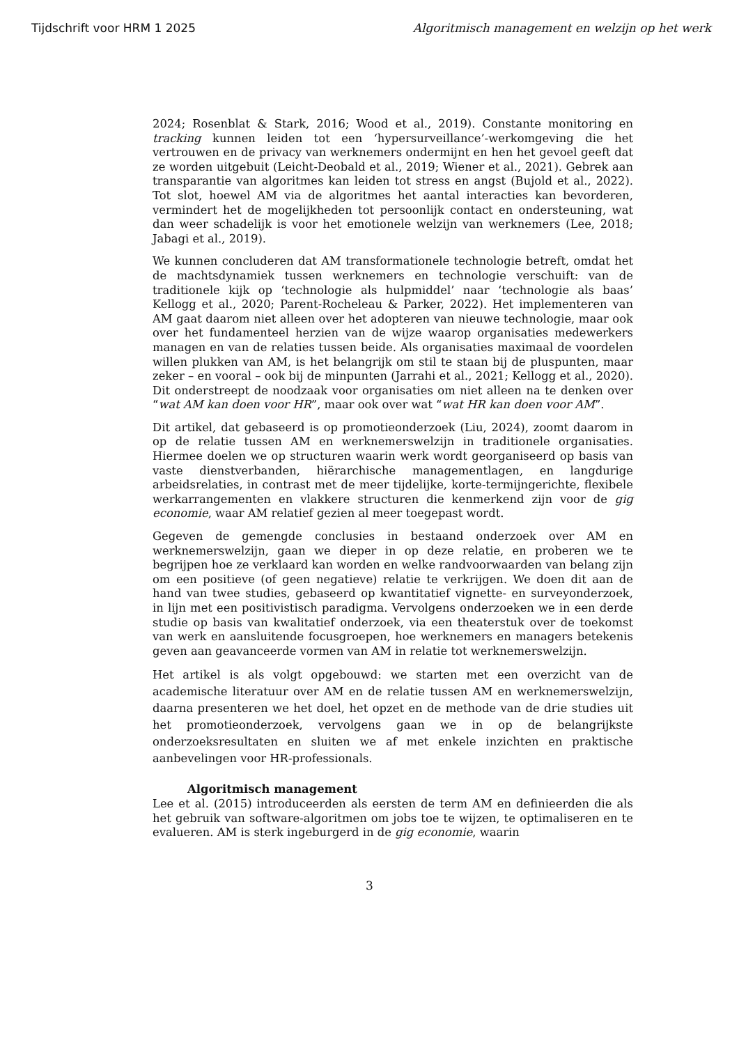Tijdschrift voor HRM 1 2025 Algoritmisch management en welzijn op het werk
2024; Rosenblat & Stark, 2016; Wood et al., 2019). Constante monitoring en tracking kunnen leiden tot een ‘hypersurveillance’-werkomgeving die het vertrouwen en de privacy van werknemers ondermijnt en hen het gevoel geeft dat ze worden uitgebuit (Leicht-Deobald et al., 2019; Wiener et al., 2021). Gebrek aan transparantie van algoritmes kan leiden tot stress en angst (Bujold et al., 2022). Tot slot, hoewel AM via de algoritmes het aantal interacties kan bevorderen, vermindert het de mogelijkheden tot persoonlijk contact en ondersteuning, wat dan weer schadelijk is voor het emotionele welzijn van werknemers (Lee, 2018; Jabagi et al., 2019).
We kunnen concluderen dat AM transformationele technologie betreft, omdat het de machtsdynamiek tussen werknemers en technologie verschuift: van de traditionele kijk op ‘technologie als hulpmiddel’ naar ‘technologie als baas’ Kellogg et al., 2020; Parent-Rocheleau & Parker, 2022). Het implementeren van AM gaat daarom niet alleen over het adopteren van nieuwe technologie, maar ook over het fundamenteel herzien van de wijze waarop organisaties medewerkers managen en van de relaties tussen beide. Als organisaties maximaal de voordelen willen plukken van AM, is het belangrijk om stil te staan bij de pluspunten, maar zeker – en vooral – ook bij de minpunten (Jarrahi et al., 2021; Kellogg et al., 2020). Dit onderstreept de noodzaak voor organisaties om niet alleen na te denken over “wat AM kan doen voor HR”, maar ook over wat “wat HR kan doen voor AM”.
Dit artikel, dat gebaseerd is op promotieonderzoek (Liu, 2024), zoomt daarom in op de relatie tussen AM en werknemerswelzijn in traditionele organisaties. Hiermee doelen we op structuren waarin werk wordt georganiseerd op basis van vaste dienstverbanden, hiërarchische managementlagen, en langdurige arbeidsrelaties, in contrast met de meer tijdelijke, korte-termijngerichte, flexibele werkarrangementen en vlakkere structuren die kenmerkend zijn voor de gig economie, waar AM relatief gezien al meer toegepast wordt.
Gegeven de gemengde conclusies in bestaand onderzoek over AM en werknemerswelzijn, gaan we dieper in op deze relatie, en proberen we te begrijpen hoe ze verklaard kan worden en welke randvoorwaarden van belang zijn om een positieve (of geen negatieve) relatie te verkrijgen. We doen dit aan de hand van twee studies, gebaseerd op kwantitatief vignette- en surveyonderzoek, in lijn met een positivistisch paradigma. Vervolgens onderzoeken we in een derde studie op basis van kwalitatief onderzoek, via een theaterstuk over de toekomst van werk en aansluitende focusgroepen, hoe werknemers en managers betekenis geven aan geavanceerde vormen van AM in relatie tot werknemerswelzijn.
Het artikel is als volgt opgebouwd: we starten met een overzicht van de academische literatuur over AM en de relatie tussen AM en werknemerswelzijn, daarna presenteren we het doel, het opzet en de methode van de drie studies uit het promotieonderzoek, vervolgens gaan we in op de belangrijkste onderzoeksresultaten en sluiten we af met enkele inzichten en praktische aanbevelingen voor HR-professionals.
Algoritmisch management
Lee et al. (2015) introduceerden als eersten de term AM en definieerden die als het gebruik van software-algoritmen om jobs toe te wijzen, te optimaliseren en te evalueren. AM is sterk ingeburgerd in de gig economie, waarin
3